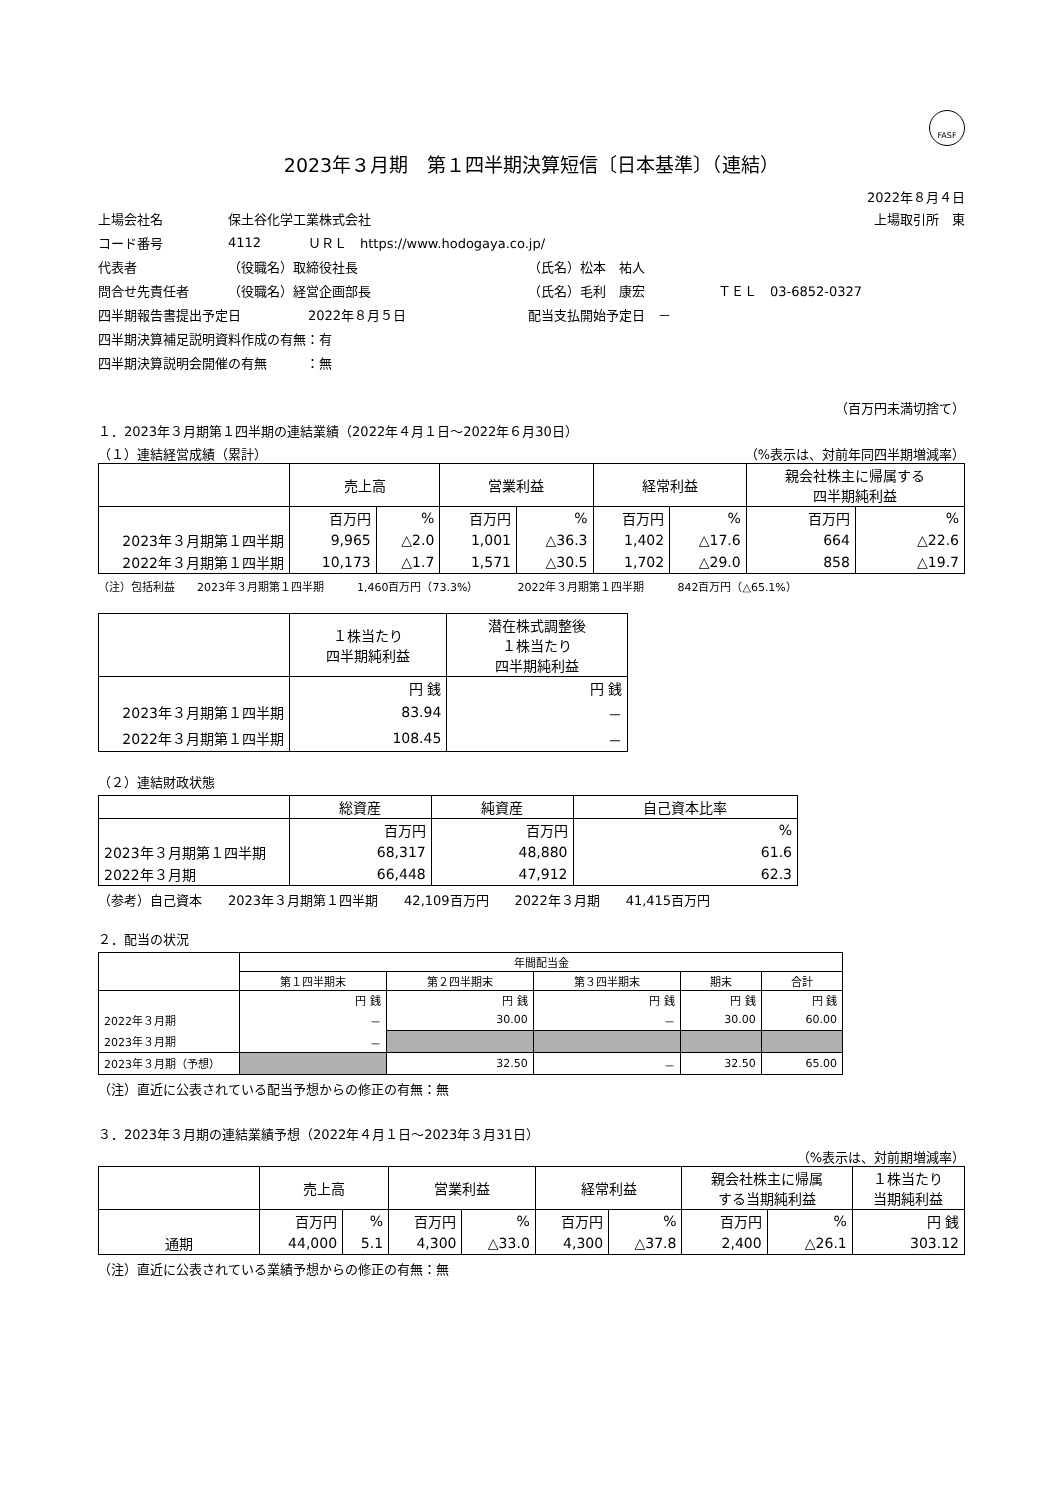FASF
2023年３月期　第１四半期決算短信〔日本基準〕（連結）
2022年８月４日
上場会社名 保土谷化学工業株式会社 上場取引所　東
コード番号 4112 ＵＲＬ　https://www.hodogaya.co.jp/
代表者 （役職名）取締役社長 （氏名）松本　祐人
問合せ先責任者 （役職名）経営企画部長 （氏名）毛利　康宏 ＴＥＬ　03-6852-0327
四半期報告書提出予定日 2022年８月５日 配当支払開始予定日　－
四半期決算補足説明資料作成の有無：有
四半期決算説明会開催の有無　　　：無
（百万円未満切捨て）
１．2023年３月期第１四半期の連結業績（2022年４月１日～2022年６月30日）
（１）連結経営成績（累計） （%表示は、対前年同四半期増減率）
| | 売上高 | | 営業利益 | | 経常利益 | | 親会社株主に帰属する 四半期純利益 | |
| --- | --- | --- | --- | --- | --- | --- | --- | --- |
| | 百万円 | % | 百万円 | % | 百万円 | % | 百万円 | % |
| 2023年３月期第１四半期 | 9,965 | △2.0 | 1,001 | △36.3 | 1,402 | △17.6 | 664 | △22.6 |
| 2022年３月期第１四半期 | 10,173 | △1.7 | 1,571 | △30.5 | 1,702 | △29.0 | 858 | △19.7 |
（注）包括利益　　2023年３月期第１四半期　　　1,460百万円（73.3%）　　　　2022年３月期第１四半期　　　842百万円（△65.1%）
| | １株当たり 四半期純利益 | 潜在株式調整後 １株当たり 四半期純利益 |
| --- | --- | --- |
| | 円 銭 | 円 銭 |
| 2023年３月期第１四半期 | 83.94 | － |
| 2022年３月期第１四半期 | 108.45 | － |
（２）連結財政状態
| | 総資産 | 純資産 | 自己資本比率 |
| --- | --- | --- | --- |
| | 百万円 | 百万円 | % |
| 2023年３月期第１四半期 | 68,317 | 48,880 | 61.6 |
| 2022年３月期 | 66,448 | 47,912 | 62.3 |
（参考）自己資本　　2023年３月期第１四半期　　42,109百万円　　2022年３月期　　41,415百万円
２．配当の状況
| | 年間配当金 | | | | |
| --- | --- | --- | --- | --- | --- |
| | 第１四半期末 | 第２四半期末 | 第３四半期末 | 期末 | 合計 |
| | 円 銭 | 円 銭 | 円 銭 | 円 銭 | 円 銭 |
| 2022年３月期 | － | 30.00 | － | 30.00 | 60.00 |
| 2023年３月期 | － | | | | |
| 2023年３月期（予想） | | 32.50 | － | 32.50 | 65.00 |
（注）直近に公表されている配当予想からの修正の有無：無
３．2023年３月期の連結業績予想（2022年４月１日～2023年３月31日）
（%表示は、対前期増減率）
| | 売上高 | | 営業利益 | | 経常利益 | | 親会社株主に帰属 する当期純利益 | | １株当たり 当期純利益 |
| --- | --- | --- | --- | --- | --- | --- | --- | --- | --- |
| | 百万円 | % | 百万円 | % | 百万円 | % | 百万円 | % | 円 銭 |
| 通期 | 44,000 | 5.1 | 4,300 | △33.0 | 4,300 | △37.8 | 2,400 | △26.1 | 303.12 |
（注）直近に公表されている業績予想からの修正の有無：無